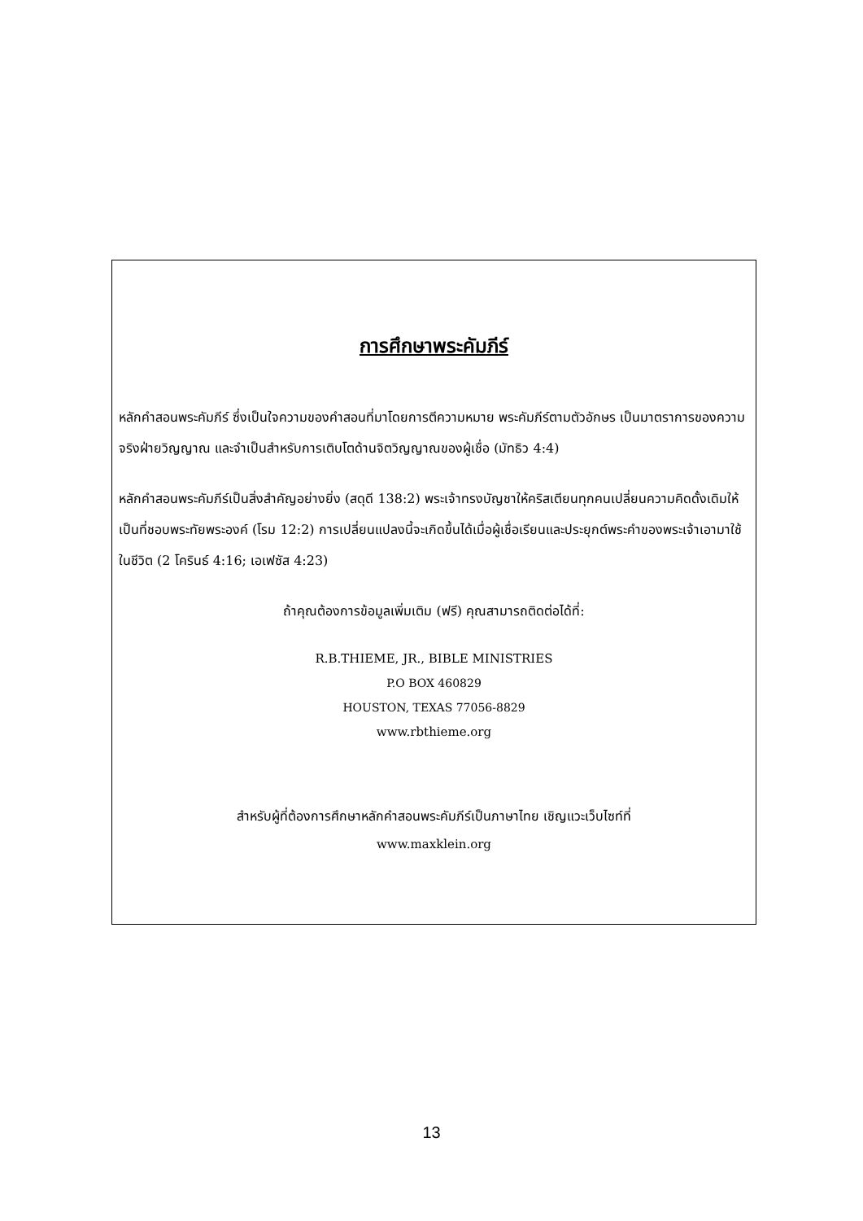การศึกษาพระคัมภีร์
หลักคำสอนพระคัมภีร์ ซึ่งเป็นใจความของคำสอนที่มาโดยการตีความหมาย พระคัมภีร์ตามตัวอักษร เป็นมาตราการของความจริงฝ่ายวิญญาณ และจำเป็นสำหรับการเติบโตด้านจิตวิญญาณของผู้เชื่อ (มัทธิว 4:4)
หลักคำสอนพระคัมภีร์เป็นสิ่งสำคัญอย่างยิ่ง (สดุดี 138:2) พระเจ้าทรงบัญชาให้คริสเตียนทุกคนเปลี่ยนความคิดดั้งเดิมให้เป็นที่ชอบพระทัยพระองค์ (โรม 12:2) การเปลี่ยนแปลงนี้จะเกิดขึ้นได้เมื่อผู้เชื่อเรียนและประยุกต์พระคำของพระเจ้าเอามาใช้ในชีวิต (2 โครินธ์ 4:16; เอเฟซัส 4:23)
ถ้าคุณต้องการข้อมูลเพิ่มเติม (ฟรี) คุณสามารถติดต่อได้ที่:
R.B.THIEME, JR., BIBLE MINISTRIES
P.O BOX 460829
HOUSTON, TEXAS 77056-8829
www.rbthieme.org
สำหรับผู้ที่ต้องการศึกษาหลักคำสอนพระคัมภีร์เป็นภาษาไทย เชิญแวะเว็บไซท์ที่
www.maxklein.org
13